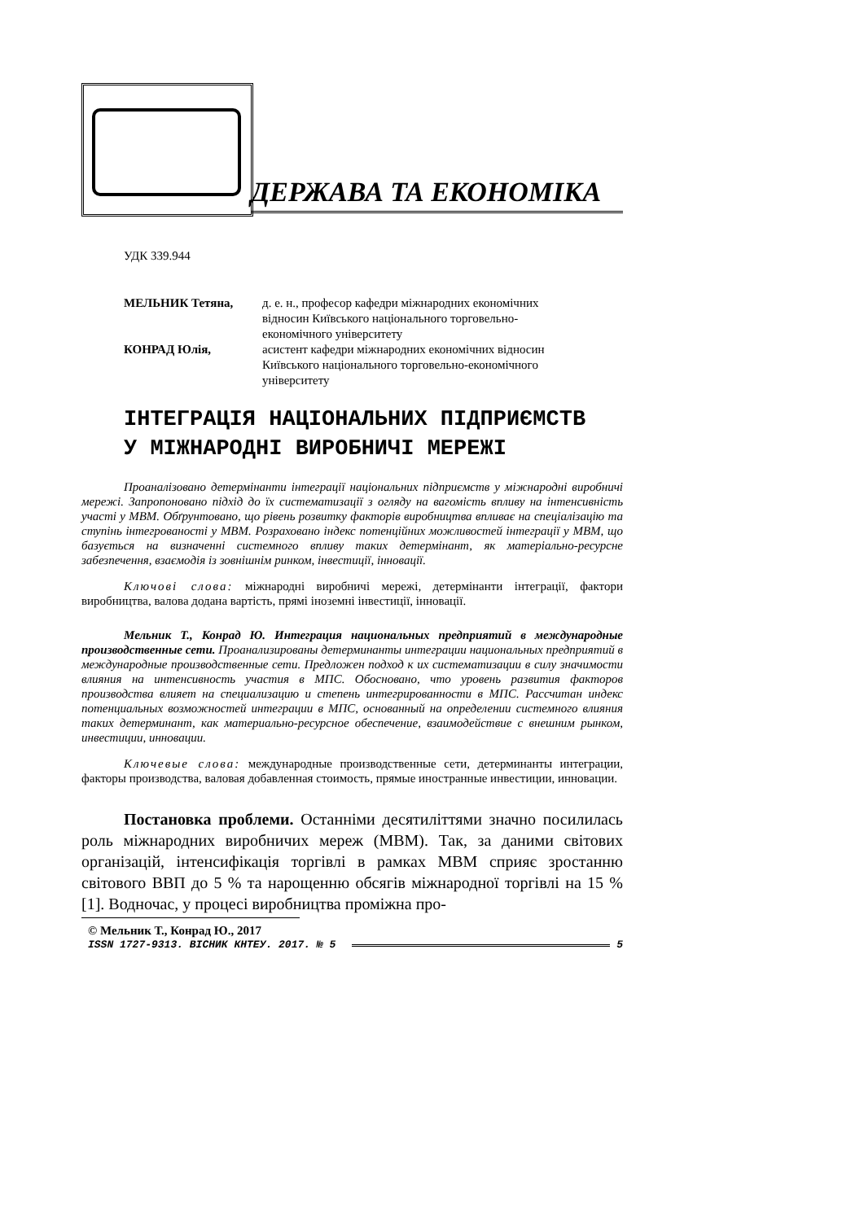ДЕРЖАВА ТА ЕКОНОМІКА
УДК 339.944
| МЕЛЬНИК Тетяна, | д. е. н., професор кафедри міжнародних економічних відносин Київського національного торговельно- економічного університету |
| КОНРАД Юлія, | асистент кафедри міжнародних економічних відносин Київського національного торговельно-економічного університету |
ІНТЕГРАЦІЯ НАЦІОНАЛЬНИХ ПІДПРИЄМСТВ
У МІЖНАРОДНІ ВИРОБНИЧІ МЕРЕЖІ
Проаналізовано детермінанти інтеграції національних підприємств у міжнародні виробничі мережі. Запропоновано підхід до їх систематизації з огляду на вагомість впливу на інтенсивність участі у МВМ. Обґрунтовано, що рівень розвитку факторів виробництва впливає на спеціалізацію та ступінь інтегрованості у МВМ. Розраховано індекс потенційних можливостей інтеграції у МВМ, що базується на визначенні системного впливу таких детермінант, як матеріально-ресурсне забезпечення, взаємодія із зовнішнім ринком, інвестиції, інновації.
Ключові слова: міжнародні виробничі мережі, детермінанти інтеграції, фактори виробництва, валова додана вартість, прямі іноземні інвестиції, інновації.
Мельник Т., Конрад Ю. Интеграция национальных предприятий в международные производственные сети. Проанализированы детерминанты интеграции национальных предприятий в международные производственные сети. Предложен подход к их систематизации в силу значимости влияния на интенсивность участия в МПС. Обосновано, что уровень развития факторов производства влияет на специализацию и степень интегрированности в МПС. Рассчитан индекс потенциальных возможностей интеграции в МПС, основанный на определении системного влияния таких детерминант, как материально-ресурсное обеспечение, взаимодействие с внешним рынком, инвестиции, инновации.
Ключевые слова: международные производственные сети, детерминанты интеграции, факторы производства, валовая добавленная стоимость, прямые иностранные инвестиции, инновации.
Постановка проблеми. Останніми десятиліттями значно посилилась роль міжнародних виробничих мереж (МВМ). Так, за даними світових організацій, інтенсифікація торгівлі в рамках МВМ сприяє зростанню світового ВВП до 5 % та нарощенню обсягів міжнародної торгівлі на 15 % [1]. Водночас, у процесі виробництва проміжна про-
© Мельник Т., Конрад Ю., 2017
ISSN 1727-9313. ВІСНИК КНТЕУ. 2017. № 5 5